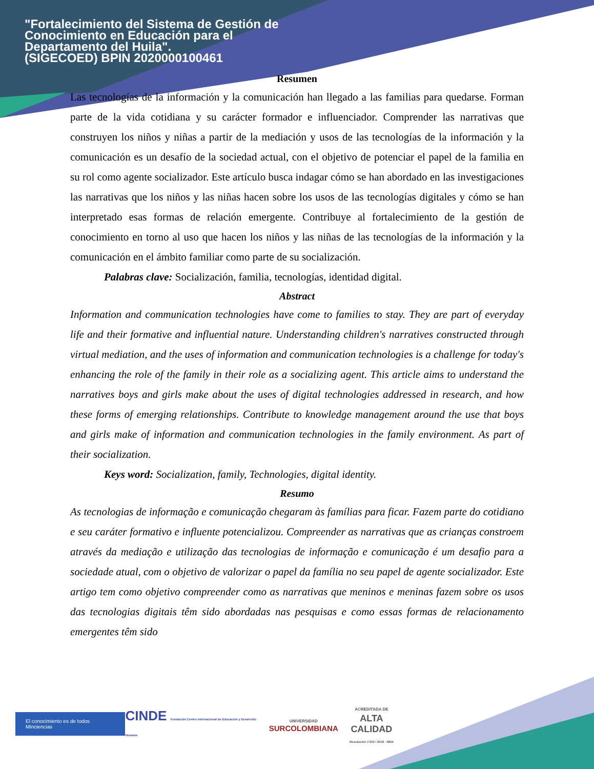"Fortalecimiento del Sistema de Gestión de Conocimiento en Educación para el Departamento del Huila".
(SIGECOED) BPIN 2020000100461
Resumen
Las tecnologías de la información y la comunicación han llegado a las familias para quedarse. Forman parte de la vida cotidiana y su carácter formador e influenciador. Comprender las narrativas que construyen los niños y niñas a partir de la mediación y usos de las tecnologías de la información y la comunicación es un desafío de la sociedad actual, con el objetivo de potenciar el papel de la familia en su rol como agente socializador. Este artículo busca indagar cómo se han abordado en las investigaciones las narrativas que los niños y las niñas hacen sobre los usos de las tecnologías digitales y cómo se han interpretado esas formas de relación emergente. Contribuye al fortalecimiento de la gestión de conocimiento en torno al uso que hacen los niños y las niñas de las tecnologías de la información y la comunicación en el ámbito familiar como parte de su socialización.
Palabras clave: Socialización, familia, tecnologías, identidad digital.
Abstract
Information and communication technologies have come to families to stay. They are part of everyday life and their formative and influential nature. Understanding children's narratives constructed through virtual mediation, and the uses of information and communication technologies is a challenge for today's enhancing the role of the family in their role as a socializing agent. This article aims to understand the narratives boys and girls make about the uses of digital technologies addressed in research, and how these forms of emerging relationships. Contribute to knowledge management around the use that boys and girls make of information and communication technologies in the family environment. As part of their socialization.
Keys word: Socialization, family, Technologies, digital identity.
Resumo
As tecnologias de informação e comunicação chegaram às famílias para ficar. Fazem parte do cotidiano e seu caráter formativo e influente potencializou. Compreender as narrativas que as crianças constroem através da mediação e utilização das tecnologias de informação e comunicação é um desafio para a sociedade atual, com o objetivo de valorizar o papel da família no seu papel de agente socializador. Este artigo tem como objetivo compreender como as narrativas que meninos e meninas fazem sobre os usos das tecnologias digitais têm sido abordadas nas pesquisas e como essas formas de relacionamento emergentes têm sido
El conocimiento es de todos Minciencias
CINDE Fundación Centro Internacional de Educación y Desarrollo Humano
UNIVERSIDAD
SURCOLOMBIANA
ACREDITADA DE
ALTA CALIDAD
Resolución 1'233 / 2018 - MEN